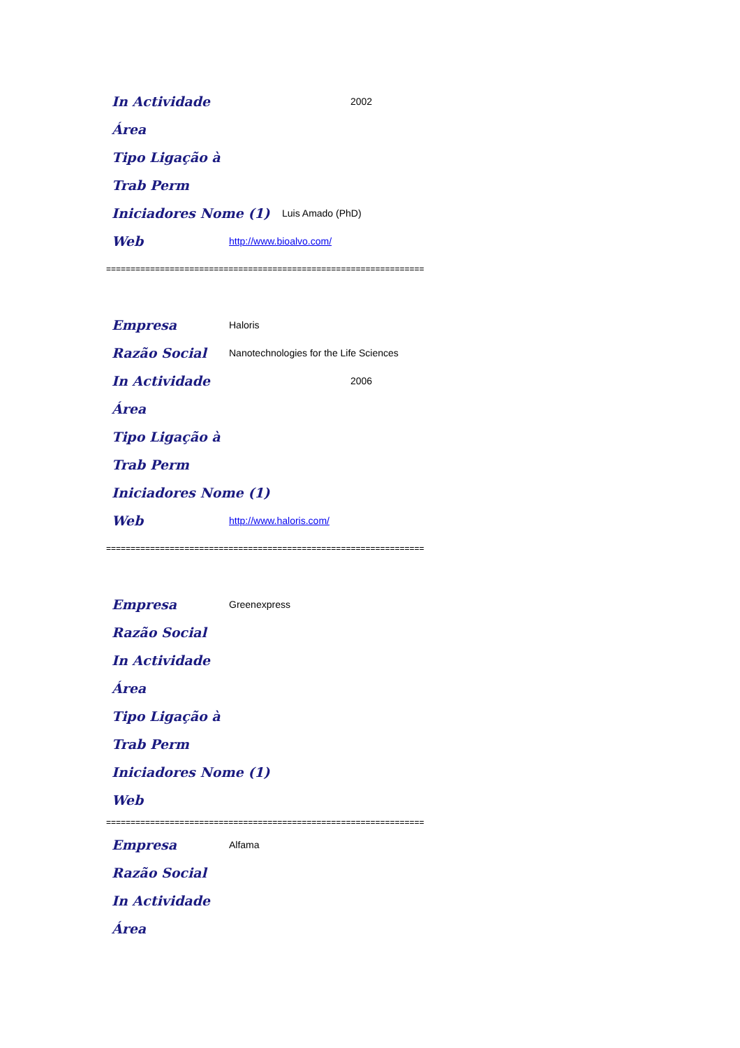In Actividade 2002
Área
Tipo Ligação à
Trab Perm
Iniciadores Nome (1) Luis Amado (PhD)
Web http://www.bioalvo.com/
=================================================================
Empresa Haloris
Razão Social Nanotechnologies for the Life Sciences
In Actividade 2006
Área
Tipo Ligação à
Trab Perm
Iniciadores Nome (1)
Web http://www.haloris.com/
=================================================================
Empresa Greenexpress
Razão Social
In Actividade
Área
Tipo Ligação à
Trab Perm
Iniciadores Nome (1)
Web
=================================================================
Empresa Alfama
Razão Social
In Actividade
Área